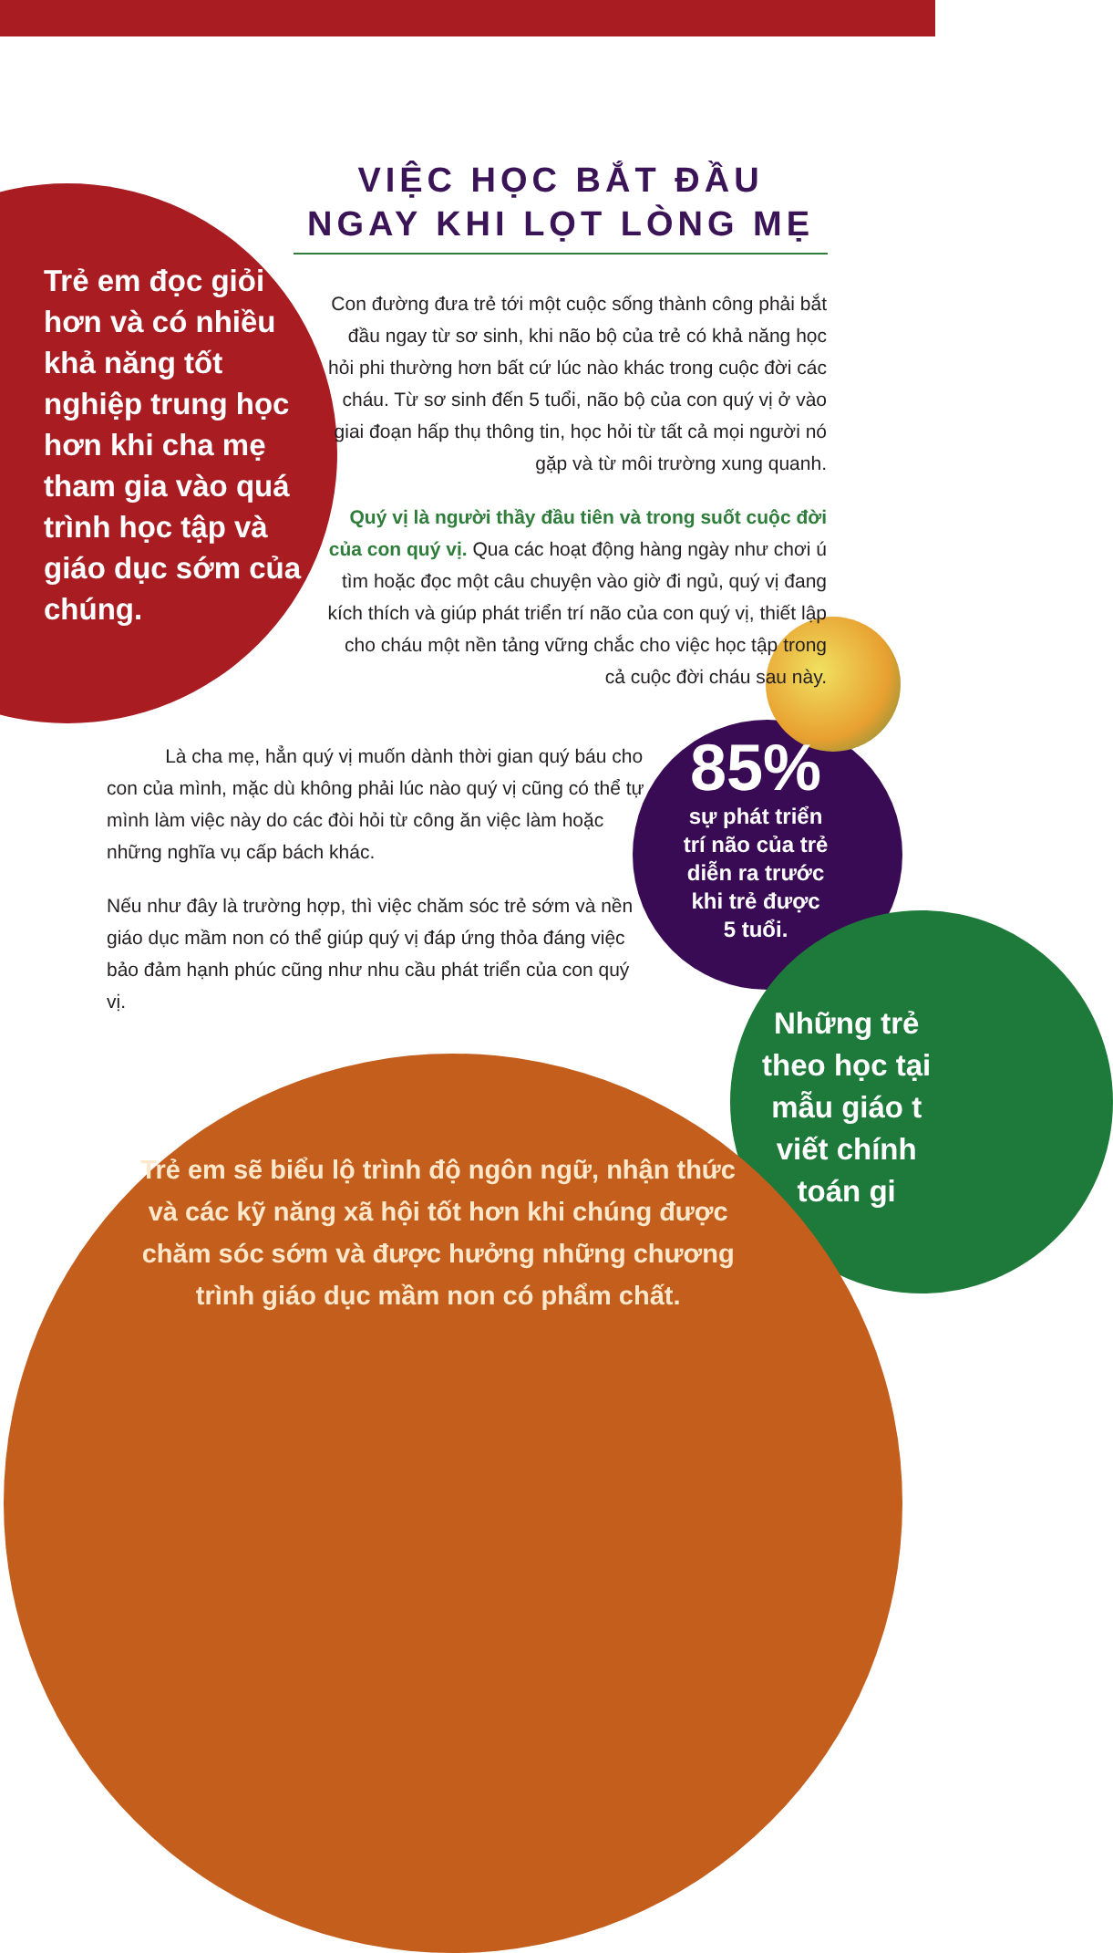VIỆC HỌC BẮT ĐẦU
NGAY KHI LỌT LÒNG MẸ
Trẻ em đọc giỏi hơn và có nhiều khả năng tốt nghiệp trung học hơn khi cha mẹ tham gia vào quá trình học tập và giáo dục sớm của chúng.
Con đường đưa trẻ tới một cuộc sống thành công phải bắt đầu ngay từ sơ sinh, khi não bộ của trẻ có khả năng học hỏi phi thường hơn bất cứ lúc nào khác trong cuộc đời các cháu. Từ sơ sinh đến 5 tuổi, não bộ của con quý vị ở vào giai đoạn hấp thụ thông tin, học hỏi từ tất cả mọi người nó gặp và từ môi trường xung quanh.
Quý vị là người thầy đầu tiên và trong suốt cuộc đời của con quý vị. Qua các hoạt động hàng ngày như chơi ú tìm hoặc đọc một câu chuyện vào giờ đi ngủ, quý vị đang kích thích và giúp phát triển trí não của con quý vị, thiết lập cho cháu một nền tảng vững chắc cho việc học tập trong cả cuộc đời cháu sau này.
Là cha mẹ, hẳn quý vị muốn dành thời gian quý báu cho con của mình, mặc dù không phải lúc nào quý vị cũng có thể tự mình làm việc này do các đòi hỏi từ công ăn việc làm hoặc những nghĩa vụ cấp bách khác.
Nếu như đây là trường hợp, thì việc chăm sóc trẻ sớm và nền giáo dục mầm non có thể giúp quý vị đáp ứng thỏa đáng việc bảo đảm hạnh phúc cũng như nhu cầu phát triển của con quý vị.
85%
sự phát triển trí não của trẻ diễn ra trước khi trẻ được 5 tuổi.
Trẻ em sẽ biểu lộ trình độ ngôn ngữ, nhận thức và các kỹ năng xã hội tốt hơn khi chúng được chăm sóc sớm và được hưởng những chương trình giáo dục mầm non có phẩm chất.
Những trẻ
theo học tại
mẫu giáo t
viết chính
toán gi